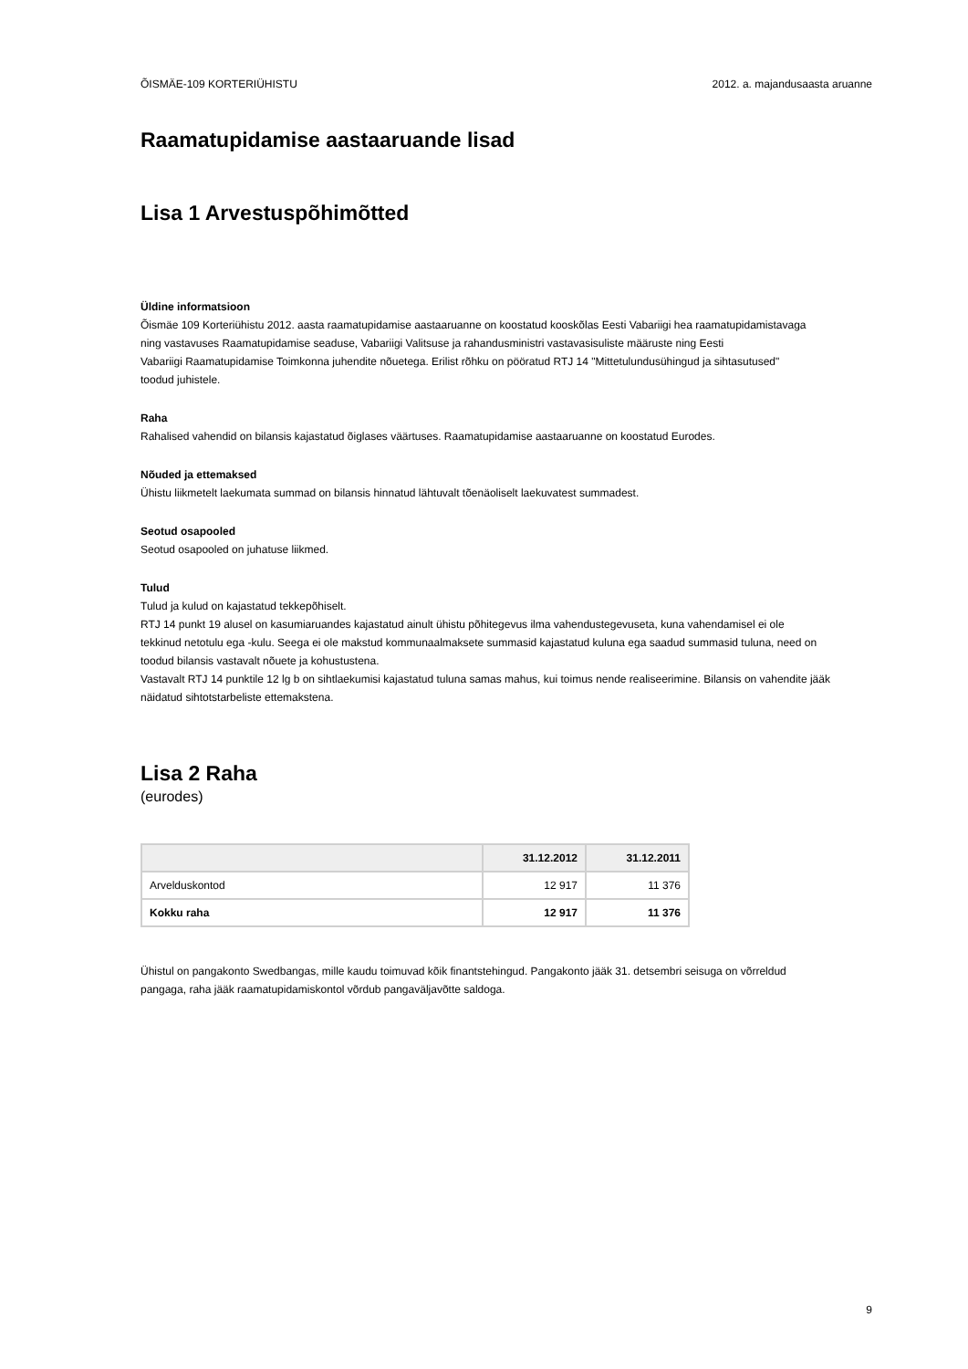ÕISMÄE-109 KORTERIÜHISTU 2012. a. majandusaasta aruanne
Raamatupidamise aastaaruande lisad
Lisa 1 Arvestuspõhimõtted
Üldine informatsioon
Õismäe 109 Korteriühistu 2012. aasta raamatupidamise aastaaruanne on koostatud kooskõlas Eesti Vabariigi hea raamatupidamistavaga
ning vastavuses Raamatupidamise seaduse, Vabariigi Valitsuse ja rahandusministri vastavasisuliste määruste ning Eesti
Vabariigi Raamatupidamise Toimkonna juhendite nõuetega. Erilist rõhku on pööratud RTJ 14 "Mittetulundusühingud ja sihtasutused"
toodud juhistele.
Raha
Rahalised vahendid on bilansis kajastatud õiglases väärtuses. Raamatupidamise aastaaruanne on koostatud Eurodes.
Nõuded ja ettemaksed
Ühistu liikmetelt laekumata summad on bilansis hinnatud lähtuvalt tõenäoliselt laekuvatest summadest.
Seotud osapooled
Seotud osapooled on juhatuse liikmed.
Tulud
Tulud ja kulud on kajastatud tekkepõhiselt.
RTJ 14 punkt 19 alusel on kasumiaruandes kajastatud ainult ühistu põhitegevus ilma vahendustegevuseta, kuna vahendamisel ei ole
tekkinud netotulu ega -kulu. Seega ei ole makstud kommunaalmaksete summasid kajastatud kuluna ega saadud summasid tuluna, need on
toodud bilansis vastavalt nõuete ja kohustustena.
Vastavalt RTJ 14 punktile 12 lg b on sihtlaekumisi kajastatud tuluna samas mahus, kui toimus nende realiseerimine. Bilansis on vahendite jääk
näidatud sihtotstarbeliste ettemakstena.
Lisa 2 Raha
(eurodes)
| | 31.12.2012 | 31.12.2011 |
| --- | --- | --- |
| Arvelduskontod | 12 917 | 11 376 |
| Kokku raha | 12 917 | 11 376 |
Ühistul on pangakonto Swedbangas, mille kaudu toimuvad kõik finantstehingud. Pangakonto jääk 31. detsembri seisuga on võrreldud
pangaga, raha jääk raamatupidamiskontol võrdub pangaväljavõtte saldoga.
9